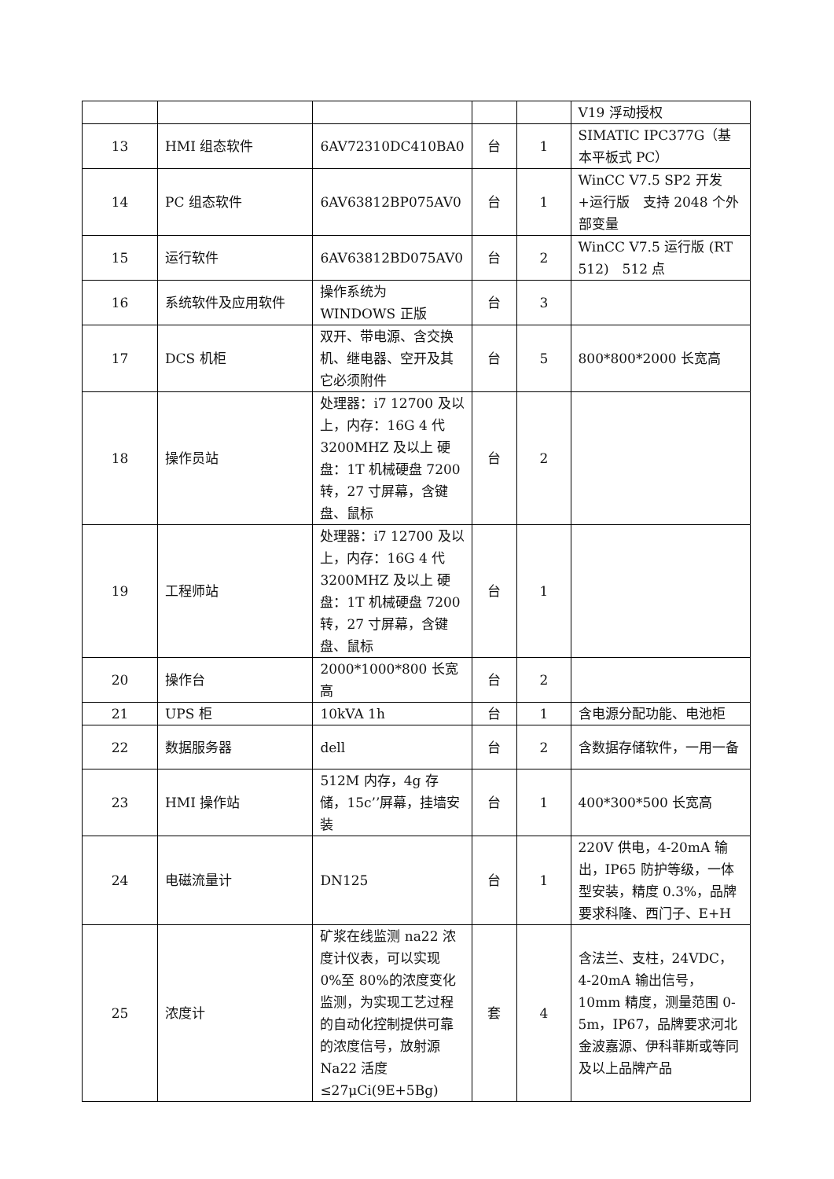| | | | | | V19 浮动授权 |
| 13 | HMI 组态软件 | 6AV72310DC410BA0 | 台 | 1 | SIMATIC IPC377G（基本平板式 PC） |
| 14 | PC 组态软件 | 6AV63812BP075AV0 | 台 | 1 | WinCC V7.5 SP2 开发+运行版 支持 2048 个外部变量 |
| 15 | 运行软件 | 6AV63812BD075AV0 | 台 | 2 | WinCC V7.5 运行版 (RT 512) 512 点 |
| 16 | 系统软件及应用软件 | 操作系统为 WINDOWS 正版 | 台 | 3 | |
| 17 | DCS 机柜 | 双开、带电源、含交换机、继电器、空开及其它必须附件 | 台 | 5 | 800*800*2000 长宽高 |
| 18 | 操作员站 | 处理器：i7 12700 及以上，内存：16G 4 代 3200MHZ 及以上 硬盘：1T 机械硬盘 7200 转，27 寸屏幕，含键盘、鼠标 | 台 | 2 | |
| 19 | 工程师站 | 处理器：i7 12700 及以上，内存：16G 4 代 3200MHZ 及以上 硬盘：1T 机械硬盘 7200 转，27 寸屏幕，含键盘、鼠标 | 台 | 1 | |
| 20 | 操作台 | 2000*1000*800 长宽高 | 台 | 2 | |
| 21 | UPS 柜 | 10kVA 1h | 台 | 1 | 含电源分配功能、电池柜 |
| 22 | 数据服务器 | dell | 台 | 2 | 含数据存储软件，一用一备 |
| 23 | HMI 操作站 | 512M 内存，4g 存储，15c’’屏幕，挂墙安装 | 台 | 1 | 400*300*500 长宽高 |
| 24 | 电磁流量计 | DN125 | 台 | 1 | 220V 供电，4-20mA 输出，IP65 防护等级，一体型安装，精度 0.3%，品牌要求科隆、西门子、E+H |
| 25 | 浓度计 | 矿浆在线监测 na22 浓度计仪表，可以实现 0%至 80%的浓度变化监测，为实现工艺过程的自动化控制提供可靠的浓度信号，放射源 Na22 活度≤27μCi(9E+5Bg) | 套 | 4 | 含法兰、支柱，24VDC，4-20mA 输出信号，10mm 精度，测量范围 0-5m，IP67，品牌要求河北金波嘉源、伊科菲斯或等同及以上品牌产品 |